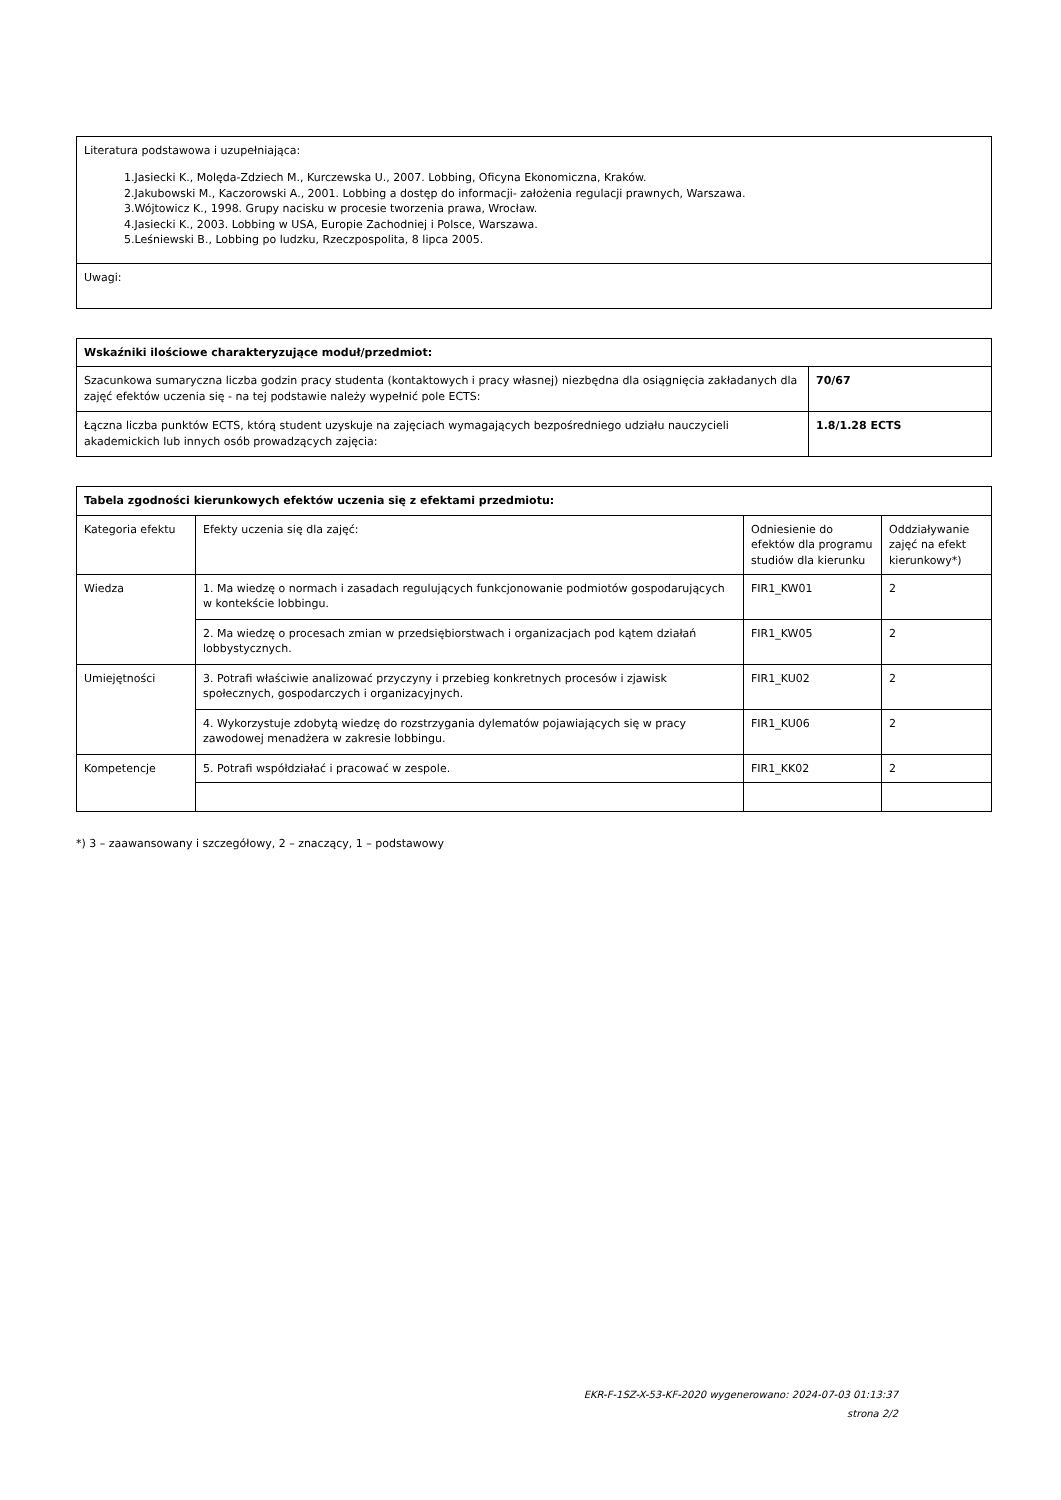| Literatura podstawowa i uzupełniająca: 1.Jasiecki K., Molęda-Zdziech M., Kurczewska U., 2007. Lobbing, Oficyna Ekonomiczna, Kraków. 2.Jakubowski M., Kaczorowski A., 2001. Lobbing a dostęp do informacji- założenia regulacji prawnych, Warszawa. 3.Wójtowicz K., 1998. Grupy nacisku w procesie tworzenia prawa, Wrocław. 4.Jasiecki K., 2003. Lobbing w USA, Europie Zachodniej i Polsce, Warszawa. 5.Leśniewski B., Lobbing po ludzku, Rzeczpospolita, 8 lipca 2005. |
| Uwagi: |
| Wskaźniki ilościowe charakteryzujące moduł/przedmiot: | |
| --- | --- |
| Szacunkowa sumaryczna liczba godzin pracy studenta (kontaktowych i pracy własnej) niezbędna dla osiągnięcia zakładanych dla zajęć efektów uczenia się - na tej podstawie należy wypełnić pole ECTS: | 70/67 |
| Łączna liczba punktów ECTS, którą student uzyskuje na zajęciach wymagających bezpośredniego udziału nauczycieli akademickich lub innych osób prowadzących zajęcia: | 1.8/1.28 ECTS |
| Tabela zgodności kierunkowych efektów uczenia się z efektami przedmiotu: | | | |
| --- | --- | --- | --- |
| Kategoria efektu | Efekty uczenia się dla zajęć: | Odniesienie do efektów dla programu studiów dla kierunku | Oddziaływanie zajęć na efekt kierunkowy*) |
| Wiedza | 1. Ma wiedzę o normach i zasadach regulujących funkcjonowanie podmiotów gospodarujących w kontekście lobbingu. | FIR1_KW01 | 2 |
| | 2. Ma wiedzę o procesach zmian w przedsiębiorstwach i organizacjach pod kątem działań lobbystycznych. | FIR1_KW05 | 2 |
| Umiejętności | 3. Potrafi właściwie analizować przyczyny i przebieg konkretnych procesów i zjawisk społecznych, gospodarczych i organizacyjnych. | FIR1_KU02 | 2 |
| | 4. Wykorzystuje zdobytą wiedzę do rozstrzygania dylematów pojawiających się w pracy zawodowej menadżera w zakresie lobbingu. | FIR1_KU06 | 2 |
| Kompetencje | 5. Potrafi współdziałać i pracować w zespole. | FIR1_KK02 | 2 |
*) 3 – zaawansowany i szczegółowy, 2 – znaczący, 1 – podstawowy
EKR-F-1SZ-X-53-KF-2020 wygenerowano: 2024-07-03 01:13:37
strona 2/2